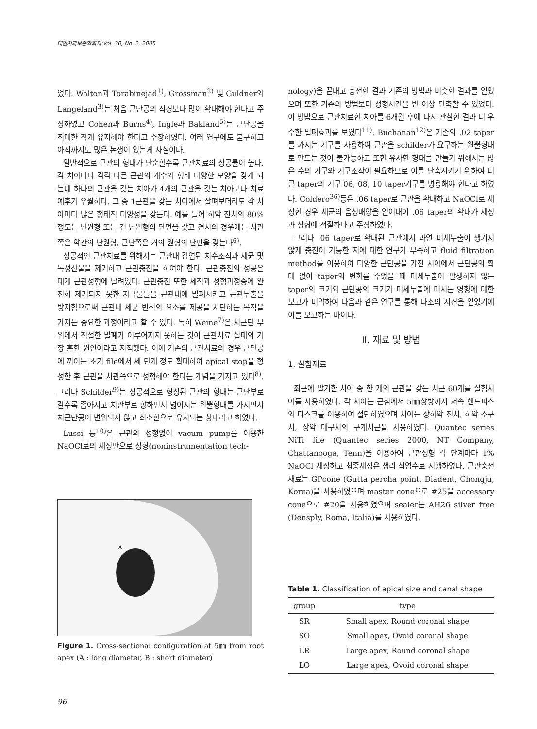대한치과보존학회지:Vol. 30, No. 2, 2005
었다. Walton과 Torabinejad<sup>1)</sup>, Grossman<sup>2)</sup> 및 Guldner와 Langeland<sup>3)</sup>는 처음 근단공의 직경보다 많이 확대해야 한다고 주장하였고 Cohen과 Burns<sup>4)</sup>, Ingle과 Bakland<sup>5)</sup>는 근단공을 최대한 작게 유지해야 한다고 주장하였다. 여러 연구에도 불구하고 아직까지도 많은 논쟁이 있는게 사실이다.
일반적으로 근관의 형태가 단순할수록 근관치료의 성공률이 높다. 각 치아마다 각각 다른 근관의 개수와 형태 다양한 모양을 갖게 되는데 하나의 근관을 갖는 치아가 4개의 근관을 갖는 치아보다 치료예후가 우월하다. 그 중 1근관을 갖는 치아에서 살펴보더라도 각 치아마다 많은 형태적 다양성을 갖는다. 예를 들어 하악 전치의 80% 정도는 난원형 또는 긴 난원형의 단면을 갖고 견치의 경우에는 치관쪽은 약간의 난원형, 근단쪽은 거의 원형의 단면을 갖는다<sup>6)</sup>.
성공적인 근관치료를 위해서는 근관내 감염된 치수조직과 세균 및 독성산물을 제거하고 근관충전을 하여야 한다. 근관충전의 성공은 대개 근관성형에 달려있다. 근관충전 또한 세척과 성형과정중에 완전히 제거되지 못한 자극물들을 근관내에 밀폐시키고 근관누출을 방지함으로써 근관내 세균 번식의 요소를 제공을 차단하는 목적을 가지는 중요한 과정이라고 할 수 있다. 특히 Weine<sup>7)</sup>은 치근단 부위에서 적절한 밀폐가 이루어지지 못하는 것이 근관치료 실패의 가장 흔한 원인이라고 지적했다. 이에 기존의 근관치료의 경우 근단공에 끼이는 초기 file에서 세 단계 정도 확대하여 apical stop을 형성한 후 근관을 치관쪽으로 성형해야 한다는 개념을 가지고 있다<sup>8)</sup>. 그러나 Schilder<sup>9)</sup>는 성공적으로 형성된 근관의 형태는 근단부로 갈수록 좁아지고 치관부로 향하면서 넓어지는 원뿔형태를 가지면서 치근단공이 변위되지 않고 최소한으로 유지되는 상태라고 하였다.
Lussi 등<sup>10)</sup>은 근관의 성형없이 vacum pump를 이용한 NaOCl로의 세정만으로 성형(noninstrumentation tech-
A
B
Figure 1. Cross-sectional configuration at 5㎜ from root apex (A : long diameter, B : short diameter)
nology)을 끝내고 충전한 결과 기존의 방법과 비슷한 결과를 얻었으며 또한 기존의 방법보다 성형시간을 반 이상 단축할 수 있었다. 이 방법으로 근관치료한 치아를 6개월 후에 다시 관찰한 결과 더 우수한 밀폐효과를 보였다<sup>11)</sup>. Buchanan<sup>12)</sup>은 기존의 .02 taper를 가지는 기구를 사용하여 근관을 schilder가 요구하는 원뿔형태로 만드는 것이 불가능하고 또한 유사한 형태를 만들기 위해서는 많은 수의 기구와 기구조작이 필요하므로 이를 단축시키기 위하여 더 큰 taper의 기구 06, 08, 10 taper기구를 병용해야 한다고 하였다. Coldero<sup>36)</sup>등은 .06 taper로 근관을 확대하고 NaOCl로 세정한 경우 세균의 음성배양을 얻어내어 .06 taper의 확대가 세정과 성형에 적절하다고 주장하였다.
그러나 .06 taper로 확대된 근관에서 과연 미세누출이 생기지 않게 충전이 가능한 지에 대한 연구가 부족하고 fluid filtration method를 이용하여 다양한 근단공을 가진 치아에서 근단공의 확대 없이 taper의 변화를 주었을 때 미세누출이 발생하지 않는 taper의 크기와 근단공의 크기가 미세누출에 미치는 영향에 대한 보고가 미약하여 다음과 같은 연구를 통해 다소의 지견을 얻었기에 이를 보고하는 바이다.
Ⅱ. 재료 및 방법
1. 실험재료
최근에 발거한 치아 중 한 개의 근관을 갖는 치근 60개를 실험치아를 사용하였다. 각 치아는 근첨에서 5㎜상방까지 저속 핸드피스와 디스크를 이용하여 절단하였으며 치아는 상하악 전치, 하악 소구치, 상악 대구치의 구개치근을 사용하였다. Quantec series NiTi file (Quantec series 2000, NT Company, Chattanooga, Tenn)을 이용하여 근관성형 각 단계마다 1% NaOCl 세정하고 최종세정은 생리 식염수로 시행하였다. 근관충전재료는 GPcone (Gutta percha point, Diadent, Chongju, Korea)을 사용하였으며 master cone으로 #25을 accessary cone으로 #20을 사용하였으며 sealer는 AH26 silver free (Densply, Roma, Italia)를 사용하였다.
Table 1. Classification of apical size and canal shape
| group | type |
| --- | --- |
| SR | Small apex, Round coronal shape |
| SO | Small apex, Ovoid coronal shape |
| LR | Large apex, Round coronal shape |
| LO | Large apex, Ovoid coronal shape |
96